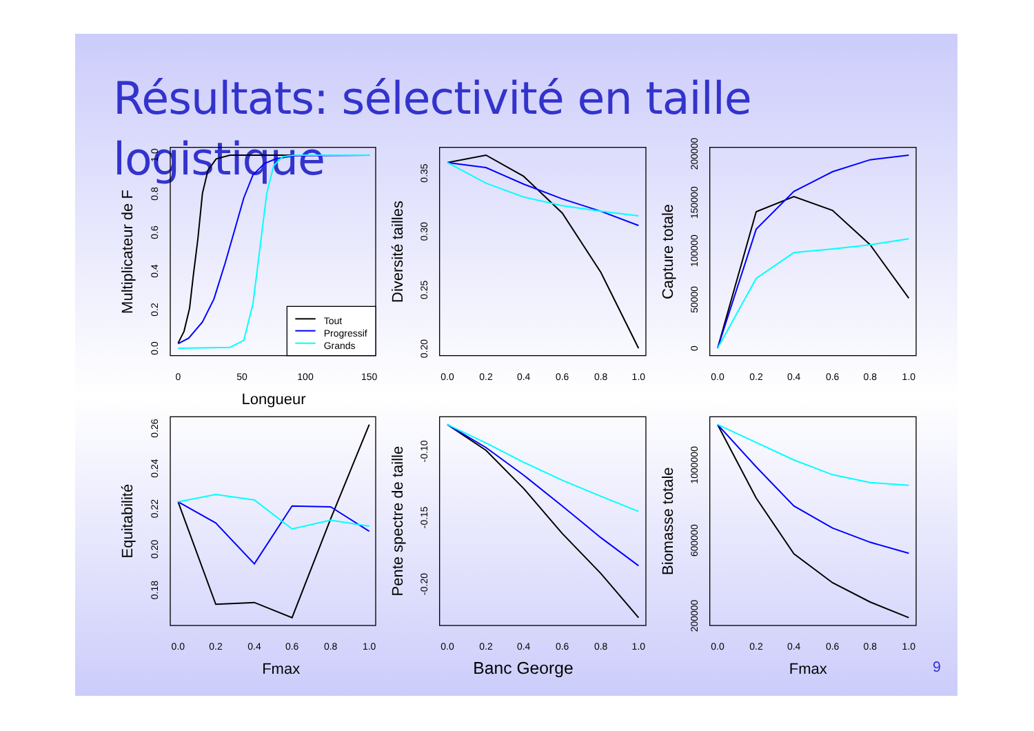Résultats: sélectivité en taille logistique
0
50
100
150
Tout
Progressif
Grands
0.0
0.2
0.4
0.6
0.8
1.0
0.0
0.2
0.4
0.6
0.8
1.0
0.0
0.2
0.4
0.6
0.8
1.0
0.0
0.2
0.4
0.6
0.8
1.0
0.0
0.2
0.4
0.6
0.8
1.0
0.0
0.2
0.4
0.6
0.8
1.0
0.20
0.25
0.30
0.35
0
50000
100000
150000
200000
0.18
0.20
0.22
0.24
0.26
-0.20
-0.15
-0.10
200000
600000
1000000
Longueur
Fmax
Banc George
Fmax
Multiplicateur de F
Diversité tailles
Capture totale
Equitabilité
Pente spectre de taille
Biomasse totale
9